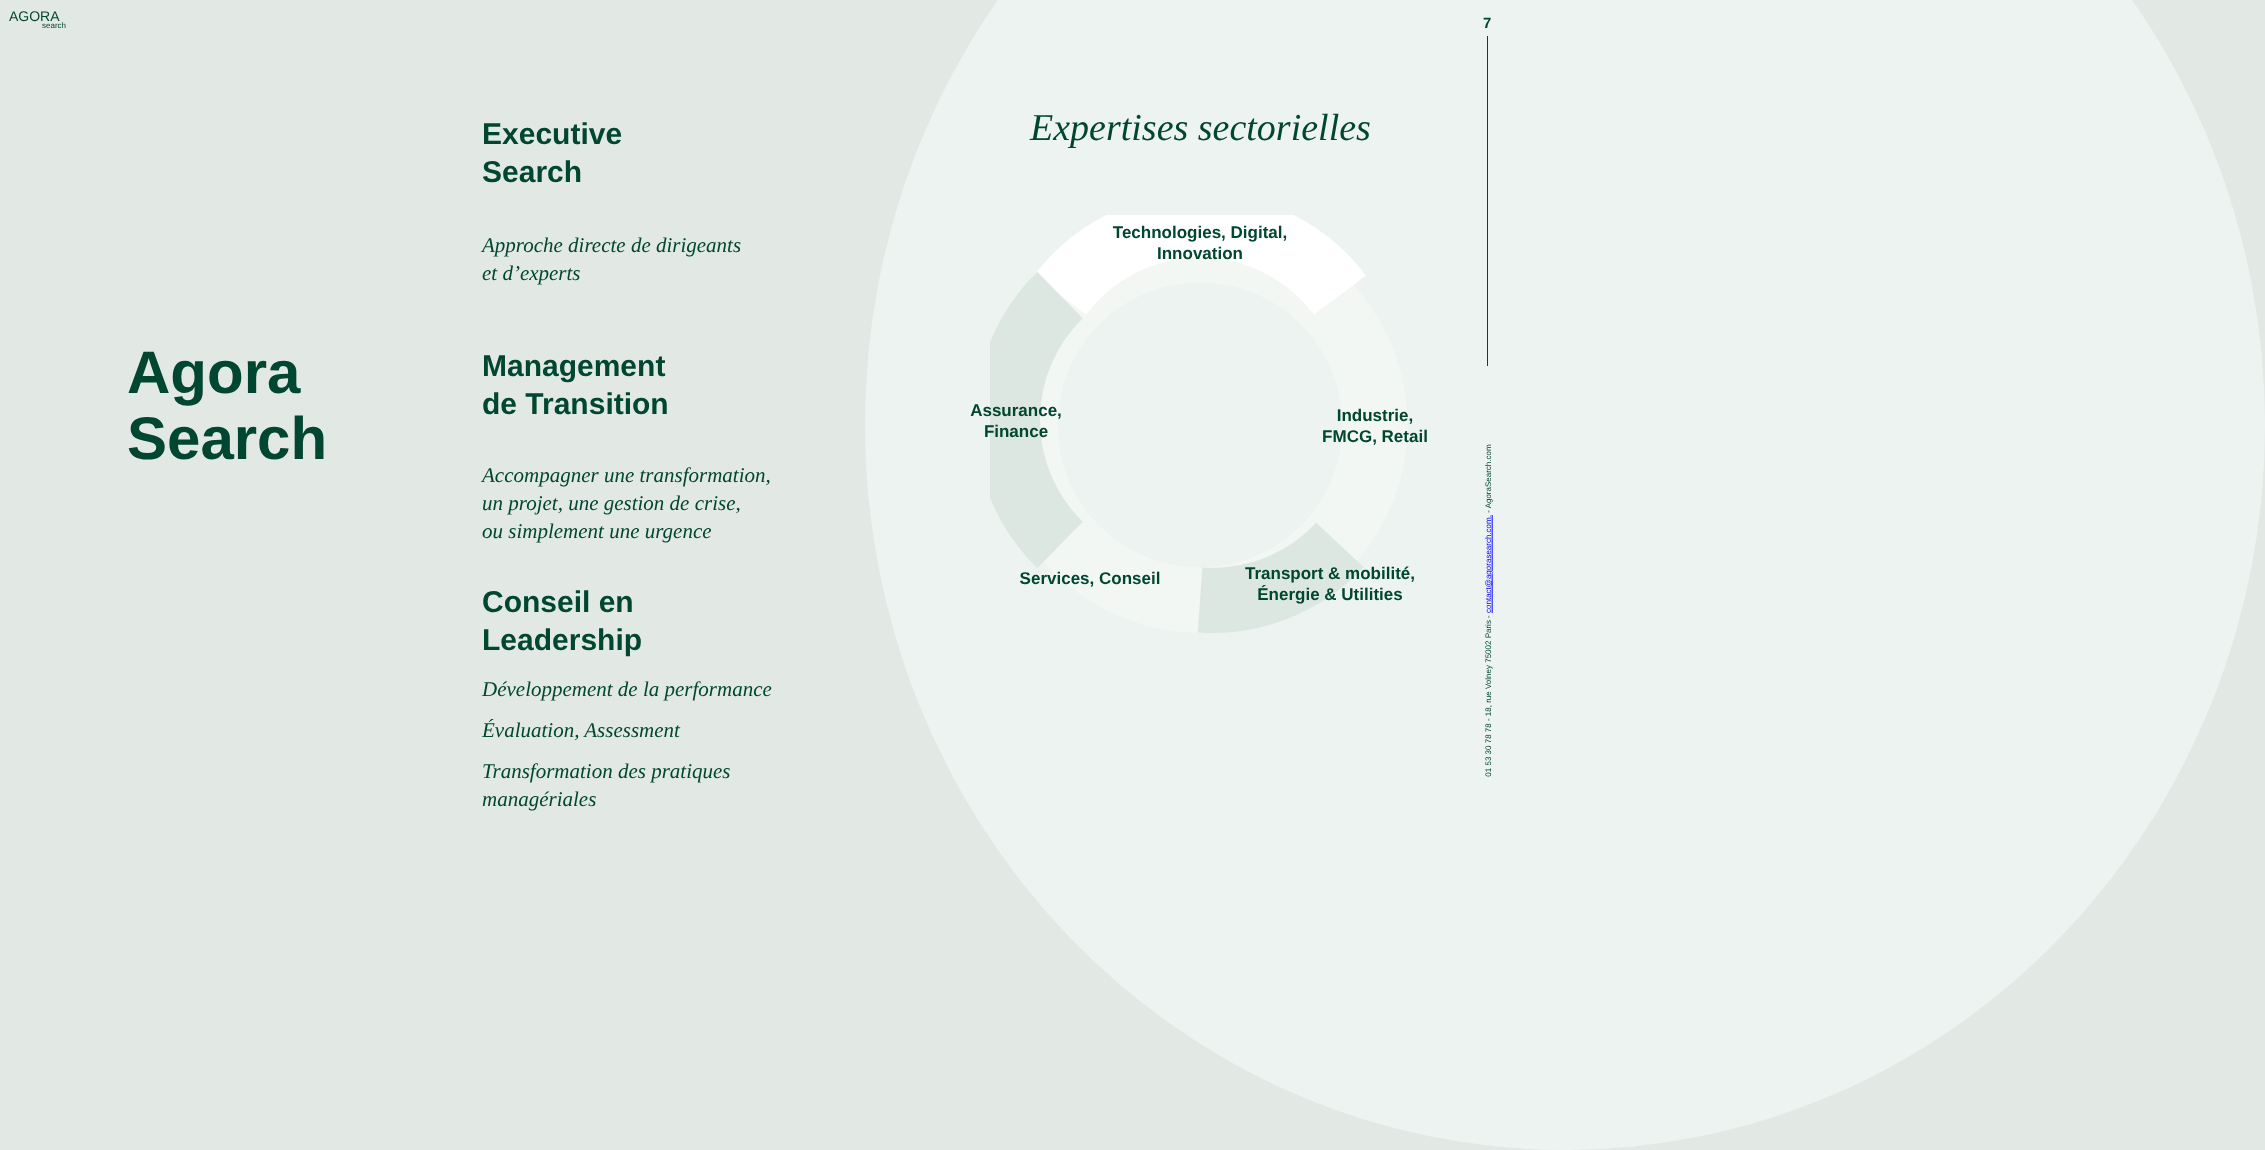AGORA
search
7
01 53 30 78 78 - 18, rue Volney 75002 Paris - contact@agorasearch.com. - AgoraSearch.com
Agora
Search
Executive
Search
Approche directe de dirigeants
et d’experts
Management
de Transition
Accompagner une transformation,
un projet, une gestion de crise,
ou simplement une urgence
Conseil en
Leadership
Développement de la performance
Évaluation, Assessment
Transformation des pratiques
managériales
Expertises sectorielles
Technologies, Digital,
Innovation
Assurance,
Finance
Industrie,
FMCG, Retail
Services, Conseil
Transport & mobilité,
Énergie & Utilities